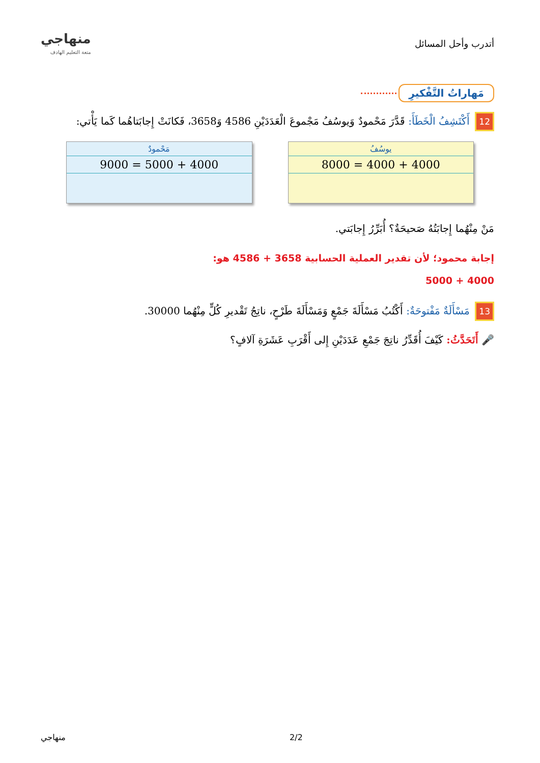أتدرب وأحل المسائل
منهاجي
متعة التعليم الهادف
مَهاراتُ التَّفْكيرِ
12 أَكْتَشِفُ الْخَطَأَ: قَدَّرَ مَحْمودٌ وَيوسُفُ مَجْموعَ الْعَدَدَيْنِ 4586 وَ3658، فَكانَتْ إِجابَتاهُما كَما يَأْتي:
يوسُفُ
4000 + 4000 = 8000
مَحْمودٌ
4000 + 5000 = 9000
مَنْ مِنْهُما إِجابَتُهُ صَحيحَةٌ؟ أُبَرِّرُ إِجابَتي.
إجابة محمود؛ لأن تقدير العملية الحسابية 3658 + 4586 هو:
4000 + 5000
13 مَسْأَلَةٌ مَفْتوحَةٌ: أَكْتُبُ مَسْأَلَةَ جَمْعٍ وَمَسْأَلَةَ طَرْحٍ، ناتِجُ تَقْديرِ كُلٍّ مِنْهُما 30000.
🎤 أَتَحَدَّثُ: كَيْفَ أُقَدِّرُ ناتِجَ جَمْعِ عَدَدَيْنِ إِلى أَقْرَبِ عَشَرَةِ آلافٍ؟
منهاجي 2/2